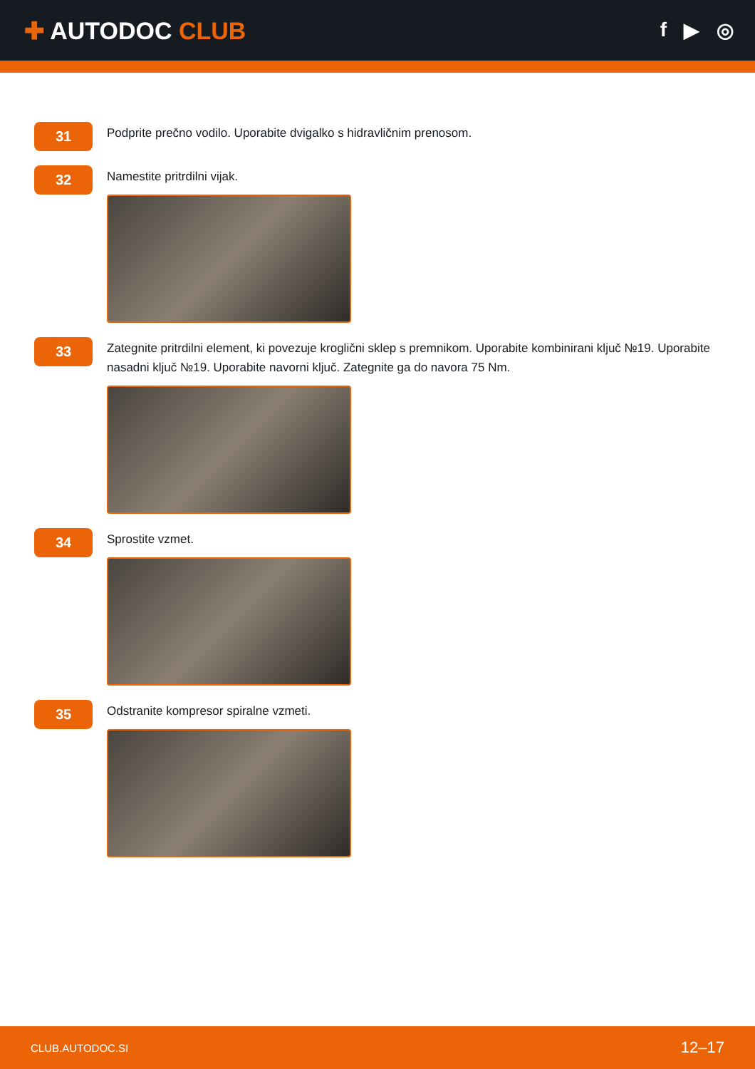✚ AUTODOC CLUB
f ▶ ◎
31
Podprite prečno vodilo. Uporabite dvigalko s hidravličnim prenosom.
32
Namestite pritrdilni vijak.
33
Zategnite pritrdilni element, ki povezuje kroglični sklep s premnikom. Uporabite kombinirani ključ №19. Uporabite nasadni ključ №19. Uporabite navorni ključ. Zategnite ga do navora 75 Nm.
34
Sprostite vzmet.
35
Odstranite kompresor spiralne vzmeti.
CLUB.AUTODOC.SI 12–17